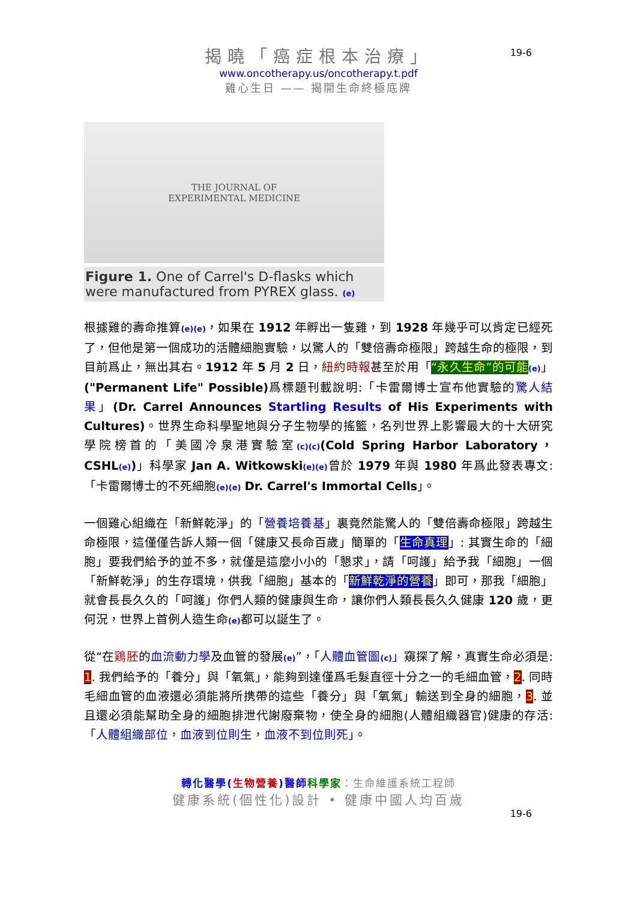揭曉「癌症根本治療」
www.oncotherapy.us/oncotherapy.t.pdf
雞心生日 —— 揭開生命終極底牌
19-6
THE JOURNAL OF
EXPERIMENTAL MEDICINE
Figure 1. One of Carrel's D-flasks which were manufactured from PYREX glass. (e)
根據雞的壽命推算(e)(e)，如果在 1912 年孵出一隻雞，到 1928 年幾乎可以肯定已經死了，但他是第一個成功的活體細胞實驗，以驚人的「雙倍壽命極限」跨越生命的極限，到目前爲止，無出其右。1912 年 5 月 2 日，紐約時報甚至於用「“永久生命”的可能(e)」("Permanent Life" Possible) 爲標題刊載說明:「卡雷爾博士宣布他實驗的驚人結果」(Dr. Carrel Announces Startling Results of His Experiments with Cultures)。世界生命科學聖地與分子生物學的搖籃，名列世界上影響最大的十大研究學院榜首的「美國冷泉港實驗室(c)(c)(Cold Spring Harbor Laboratory，CSHL(e))」科學家 Jan A. Witkowski(e)(e) 曾於 1979 年與 1980 年爲此發表專文:「卡雷爾博士的不死細胞(e)(e) Dr. Carrel's Immortal Cells」。
一個雞心組織在「新鮮乾淨」的「營養培養基」裏竟然能驚人的「雙倍壽命極限」跨越生命極限，這僅僅告訴人類一個「健康又長命百歲」簡單的「生命真理」: 其實生命的「細胞」要我們給予的並不多，就僅是這麼小小的「懇求」，請「呵護」給予我「細胞」一個「新鮮乾淨」的生存環境，供我「細胞」基本的「新鮮乾淨的營養」即可，那我「細胞」就會長長久久的「呵護」你們人類的健康與生命，讓你們人類長長久久健康 120 歲，更何況，世界上首例人造生命(e) 都可以誕生了。
從“在鶏胚的血流動力學及血管的發展(e)”，「人體血管圖(c)」窺探了解，真實生命必須是: 1. 我們給予的「養分」與「氧氣」，能夠到達僅爲毛髮直徑十分之一的毛細血管，2. 同時毛細血管的血液還必須能將所携帶的這些「養分」與「氧氣」輸送到全身的細胞，3. 並且還必須能幫助全身的細胞排泄代謝廢棄物，使全身的細胞(人體組織器官)健康的存活:「人體組織部位，血液到位則生，血液不到位則死」。
轉化醫學(生物營養)醫師 科學家：生命維護系統工程師
健康系統(個性化)設計 • 健康中國人均百歲
19-6